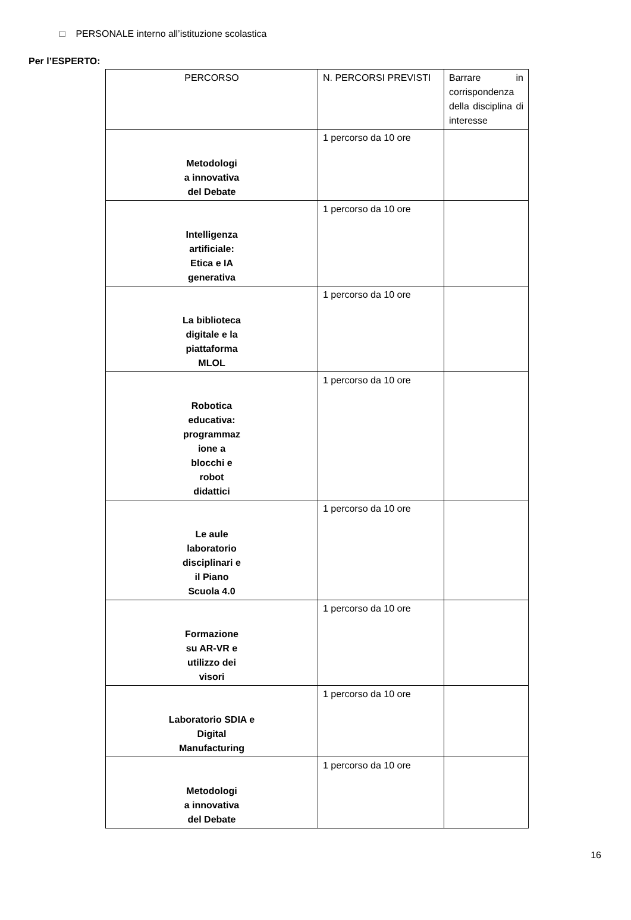□ PERSONALE interno all’istituzione scolastica
Per l’ESPERTO:
| PERCORSO | N. PERCORSI PREVISTI | Barrare in corrispondenza della disciplina di interesse |
| --- | --- | --- |
| Metodologi a innovativa del Debate | 1 percorso da 10 ore | |
| Intelligenza artificiale: Etica e IA generativa | 1 percorso da 10 ore | |
| La biblioteca digitale e la piattaforma MLOL | 1 percorso da 10 ore | |
| Robotica educativa: programmaz ione a blocchi e robot didattici | 1 percorso da 10 ore | |
| Le aule laboratorio disciplinari e il Piano Scuola 4.0 | 1 percorso da 10 ore | |
| Formazione su AR-VR e utilizzo dei visori | 1 percorso da 10 ore | |
| Laboratorio SDIA e Digital Manufacturing | 1 percorso da 10 ore | |
| Metodologi a innovativa del Debate | 1 percorso da 10 ore | |
16